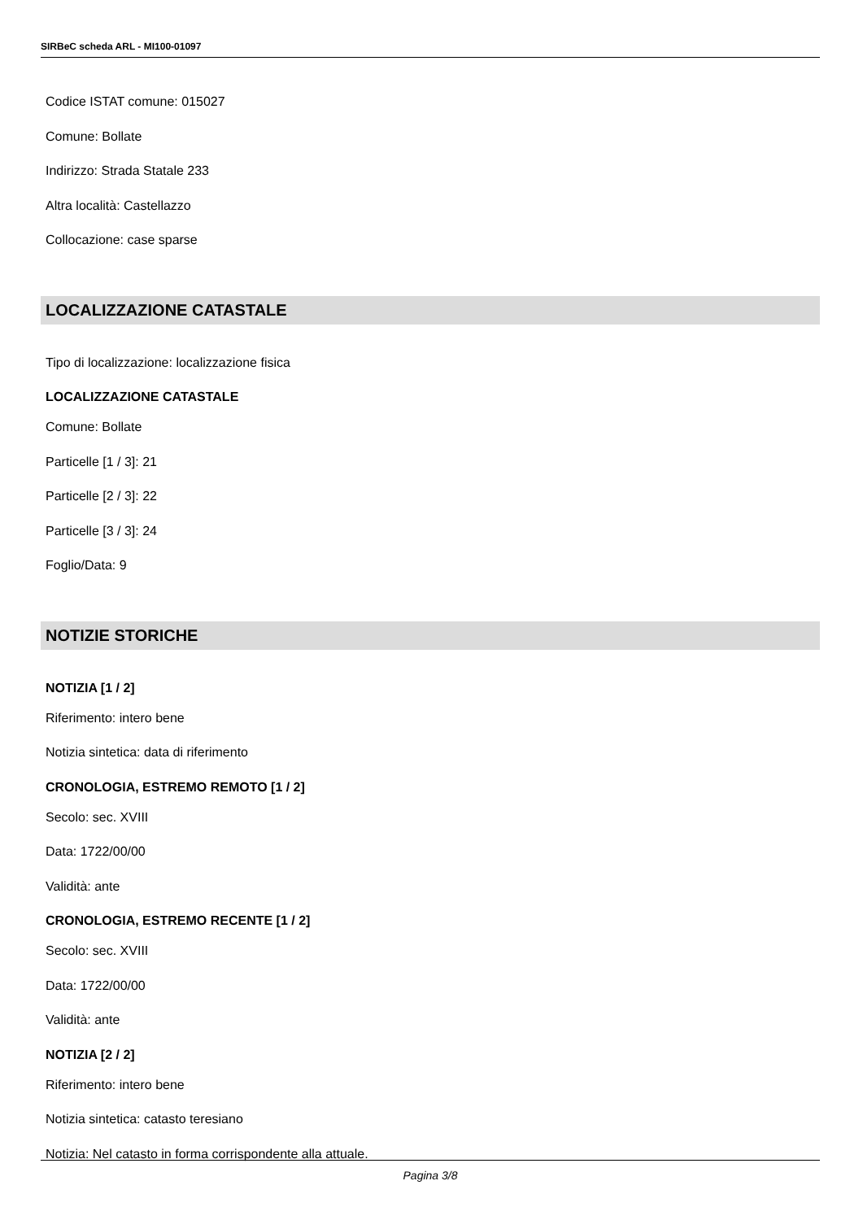SIRBeC scheda ARL - MI100-01097
Codice ISTAT comune: 015027
Comune: Bollate
Indirizzo: Strada Statale 233
Altra località: Castellazzo
Collocazione: case sparse
LOCALIZZAZIONE CATASTALE
Tipo di localizzazione: localizzazione fisica
LOCALIZZAZIONE CATASTALE
Comune: Bollate
Particelle [1 / 3]: 21
Particelle [2 / 3]: 22
Particelle [3 / 3]: 24
Foglio/Data: 9
NOTIZIE STORICHE
NOTIZIA [1 / 2]
Riferimento: intero bene
Notizia sintetica: data di riferimento
CRONOLOGIA, ESTREMO REMOTO [1 / 2]
Secolo: sec. XVIII
Data: 1722/00/00
Validità: ante
CRONOLOGIA, ESTREMO RECENTE [1 / 2]
Secolo: sec. XVIII
Data: 1722/00/00
Validità: ante
NOTIZIA [2 / 2]
Riferimento: intero bene
Notizia sintetica: catasto teresiano
Notizia: Nel catasto in forma corrispondente alla attuale.
Pagina 3/8